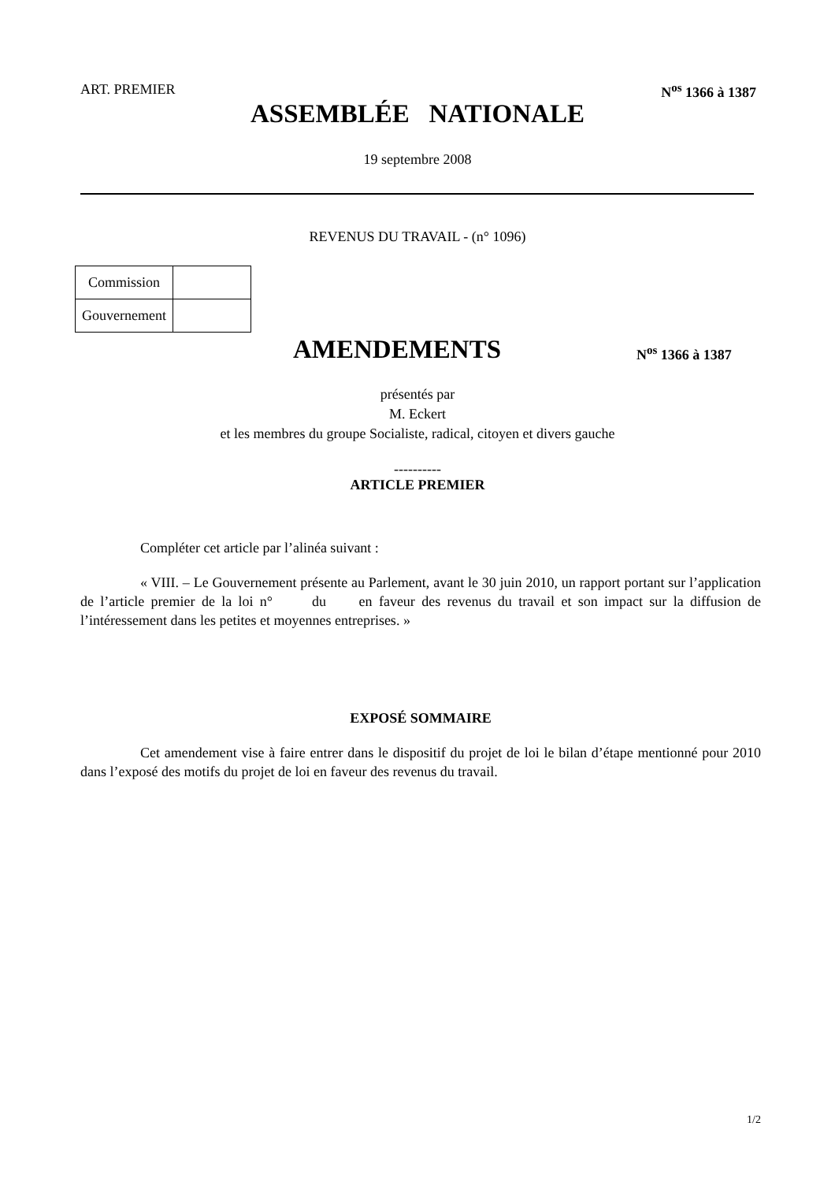ART. PREMIER N<sup>os</sup> 1366 à 1387
ASSEMBLÉE NATIONALE
19 septembre 2008
REVENUS DU TRAVAIL - (n° 1096)
| Commission | |
| Gouvernement | |
AMENDEMENTS N<sup>os</sup> 1366 à 1387
présentés par
M. Eckert
et les membres du groupe Socialiste, radical, citoyen et divers gauche
----------
ARTICLE PREMIER
Compléter cet article par l’alinéa suivant :
« VIII. – Le Gouvernement présente au Parlement, avant le 30 juin 2010, un rapport portant sur l’application de l’article premier de la loi n° du en faveur des revenus du travail et son impact sur la diffusion de l’intéressement dans les petites et moyennes entreprises. »
EXPOSÉ SOMMAIRE
Cet amendement vise à faire entrer dans le dispositif du projet de loi le bilan d’étape mentionné pour 2010 dans l’exposé des motifs du projet de loi en faveur des revenus du travail.
1/2